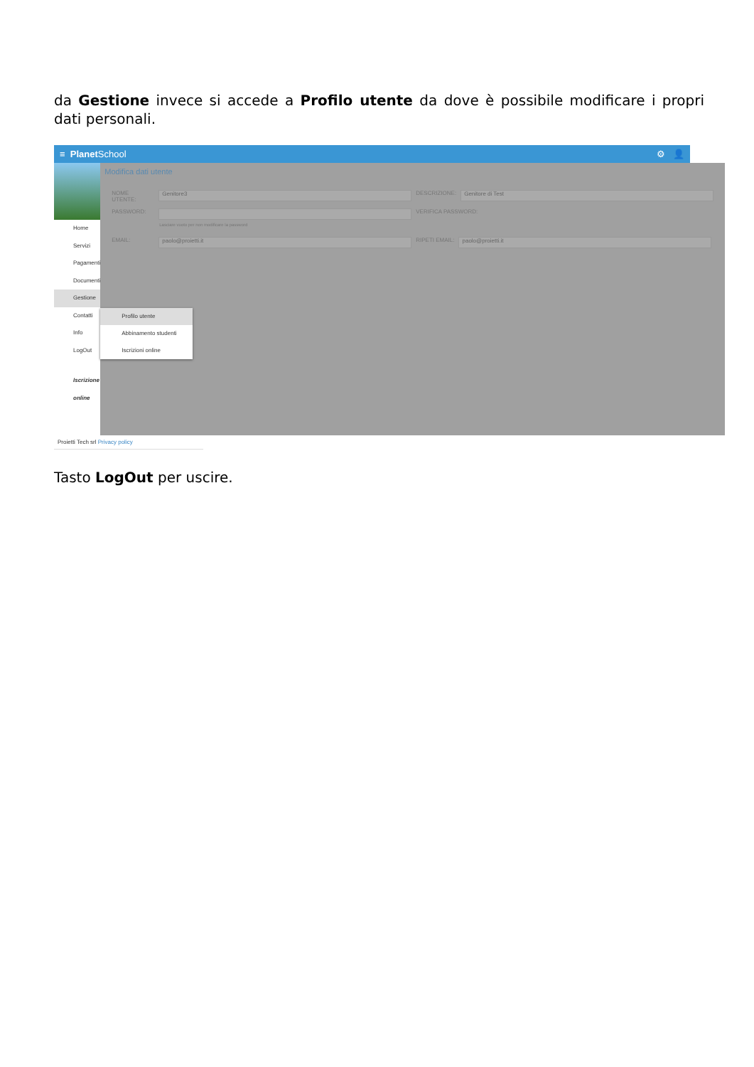da Gestione invece si accede a Profilo utente da dove è possibile modificare i propri dati personali.
≡ Planet School ⚙ 👤
Home
Servizi
Pagamenti
Documenti
Gestione
Contatti
Info
LogOut
Iscrizione online
Modifica dati utente
NOME UTENTE: Genitore3 DESCRIZIONE: Genitore di Test
PASSWORD: VERIFICA PASSWORD:
Lasciare vuoto per non modificare la password
EMAIL: paolo@proietti.it RIPETI EMAIL: paolo@proietti.it
Profilo utente
Abbinamento studenti
Iscrizioni online
Proietti Tech srl Privacy policy
Tasto LogOut per uscire.